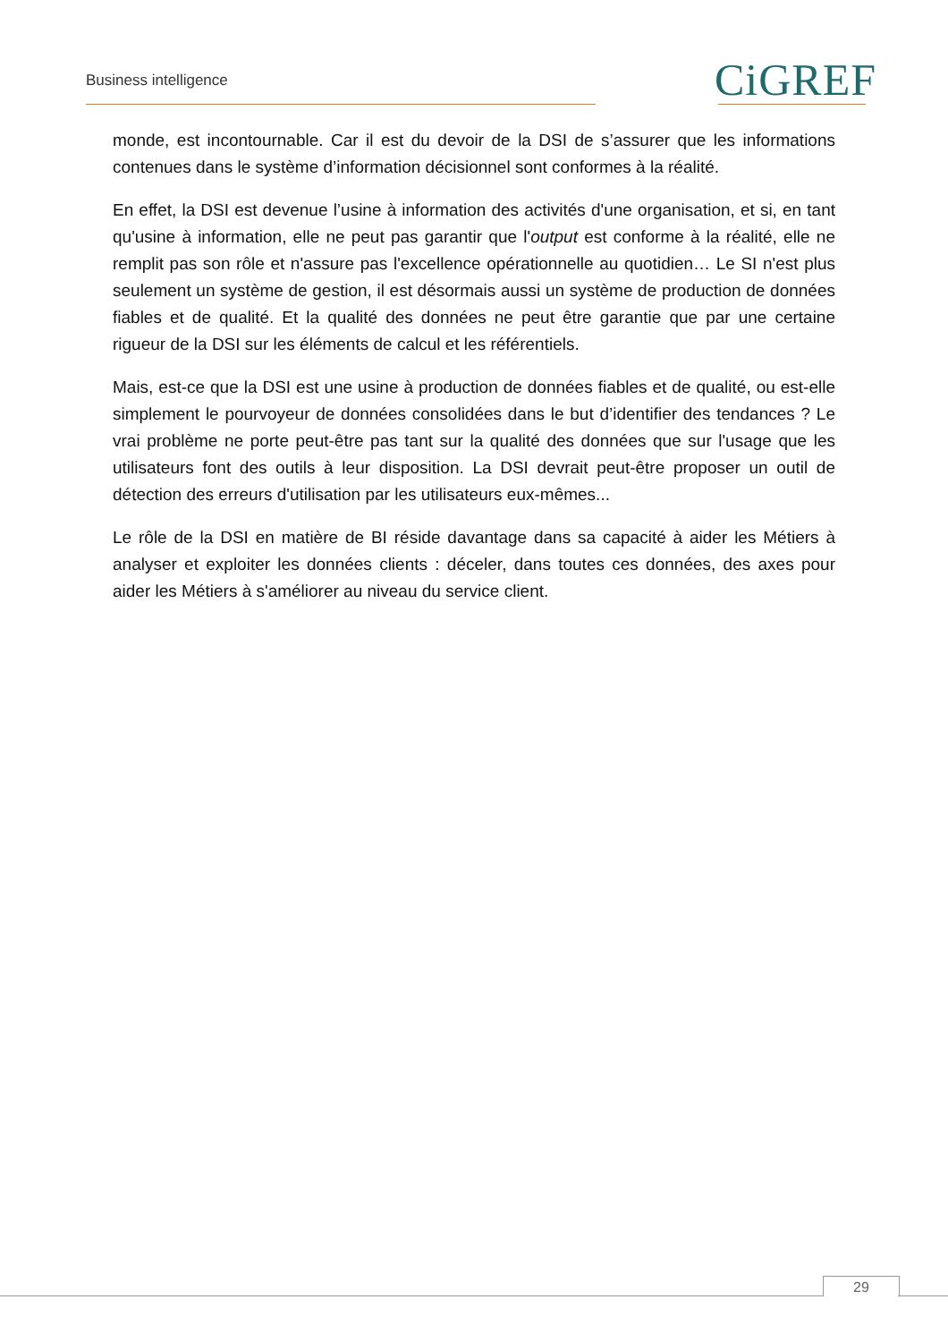Business intelligence CiGREF
monde, est incontournable. Car il est du devoir de la DSI de s’assurer que les informations contenues dans le système d’information décisionnel sont conformes à la réalité.
En effet, la DSI est devenue l’usine à information des activités d'une organisation, et si, en tant qu'usine à information, elle ne peut pas garantir que l'output est conforme à la réalité, elle ne remplit pas son rôle et n'assure pas l'excellence opérationnelle au quotidien… Le SI n'est plus seulement un système de gestion, il est désormais aussi un système de production de données fiables et de qualité. Et la qualité des données ne peut être garantie que par une certaine rigueur de la DSI sur les éléments de calcul et les référentiels.
Mais, est-ce que la DSI est une usine à production de données fiables et de qualité, ou est-elle simplement le pourvoyeur de données consolidées dans le but d’identifier des tendances ? Le vrai problème ne porte peut-être pas tant sur la qualité des données que sur l'usage que les utilisateurs font des outils à leur disposition. La DSI devrait peut-être proposer un outil de détection des erreurs d'utilisation par les utilisateurs eux-mêmes...
Le rôle de la DSI en matière de BI réside davantage dans sa capacité à aider les Métiers à analyser et exploiter les données clients : déceler, dans toutes ces données, des axes pour aider les Métiers à s'améliorer au niveau du service client.
29